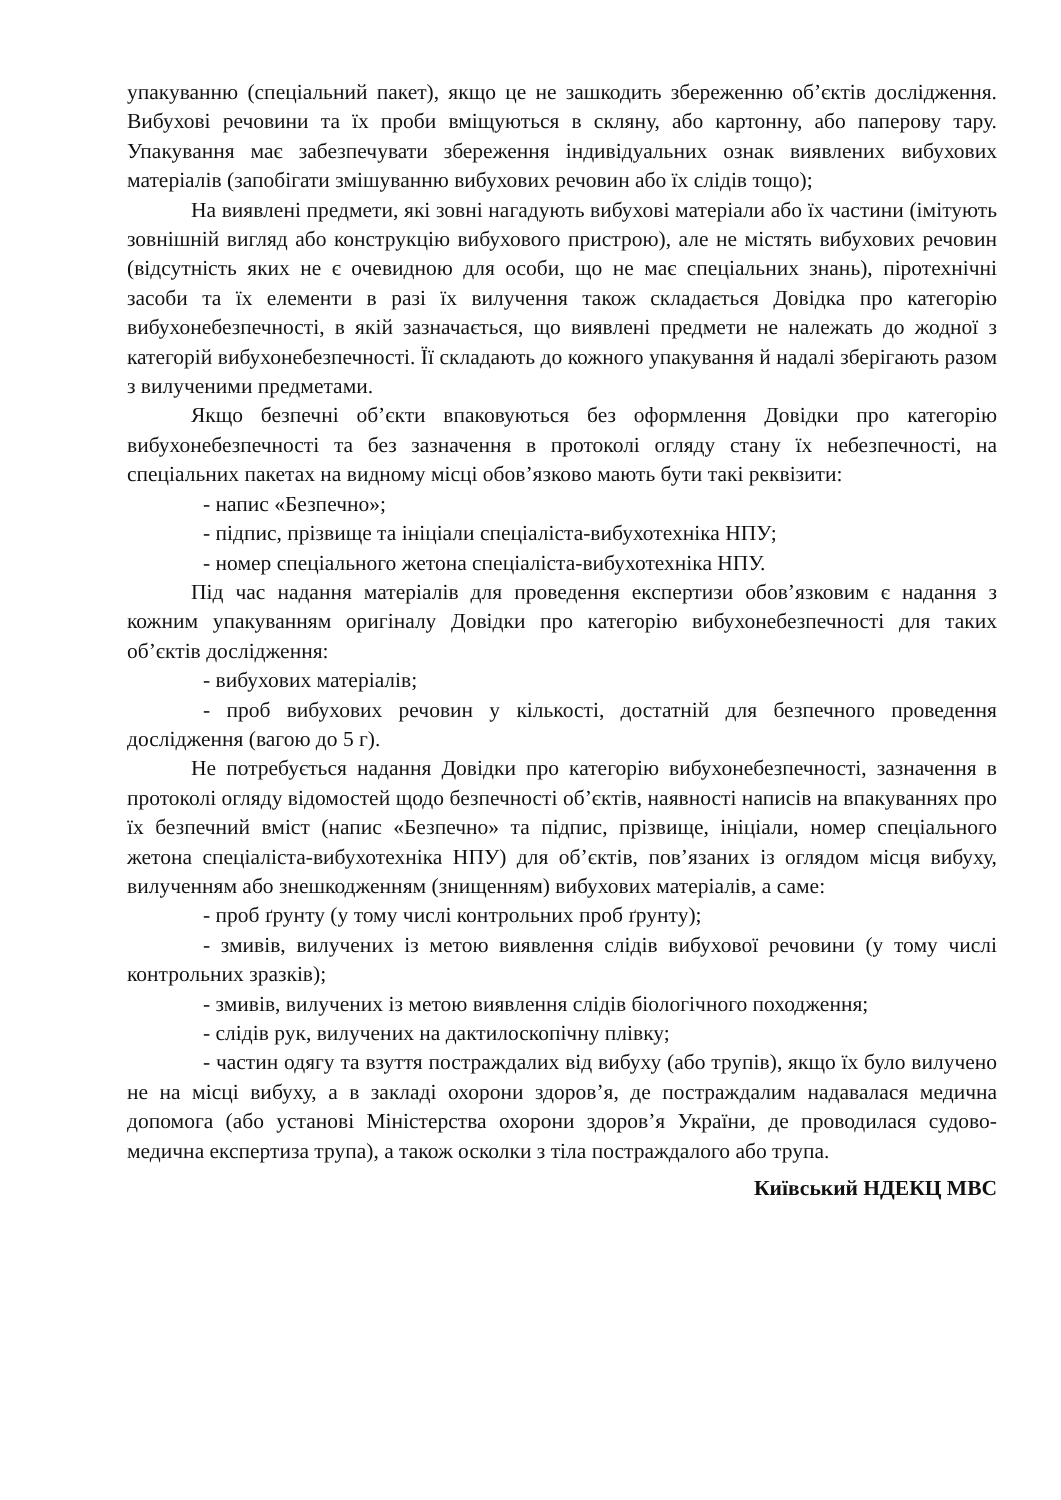упакуванню (спеціальний пакет), якщо це не зашкодить збереженню об’єктів дослідження. Вибухові речовини та їх проби вміщуються в скляну, або картонну, або паперову тару. Упакування має забезпечувати збереження індивідуальних ознак виявлених вибухових матеріалів (запобігати змішуванню вибухових речовин або їх слідів тощо);
На виявлені предмети, які зовні нагадують вибухові матеріали або їх частини (імітують зовнішній вигляд або конструкцію вибухового пристрою), але не містять вибухових речовин (відсутність яких не є очевидною для особи, що не має спеціальних знань), піротехнічні засоби та їх елементи в разі їх вилучення також складається Довідка про категорію вибухонебезпечності, в якій зазначається, що виявлені предмети не належать до жодної з категорій вибухонебезпечності. Її складають до кожного упакування й надалі зберігають разом з вилученими предметами.
Якщо безпечні об’єкти впаковуються без оформлення Довідки про категорію вибухонебезпечності та без зазначення в протоколі огляду стану їх небезпечності, на спеціальних пакетах на видному місці обов’язково мають бути такі реквізити:
- напис «Безпечно»;
- підпис, прізвище та ініціали спеціаліста-вибухотехніка НПУ;
- номер спеціального жетона спеціаліста-вибухотехніка НПУ.
Під час надання матеріалів для проведення експертизи обов’язковим є надання з кожним упакуванням оригіналу Довідки про категорію вибухонебезпечності для таких об’єктів дослідження:
- вибухових матеріалів;
- проб вибухових речовин у кількості, достатній для безпечного проведення дослідження (вагою до 5 г).
Не потребується надання Довідки про категорію вибухонебезпечності, зазначення в протоколі огляду відомостей щодо безпечності об’єктів, наявності написів на впакуваннях про їх безпечний вміст (напис «Безпечно» та підпис, прізвище, ініціали, номер спеціального жетона спеціаліста-вибухотехніка НПУ) для об’єктів, пов’язаних із оглядом місця вибуху, вилученням або знешкодженням (знищенням) вибухових матеріалів, а саме:
- проб ґрунту (у тому числі контрольних проб ґрунту);
- змивів, вилучених із метою виявлення слідів вибухової речовини (у тому числі контрольних зразків);
- змивів, вилучених із метою виявлення слідів біологічного походження;
- слідів рук, вилучених на дактилоскопічну плівку;
- частин одягу та взуття постраждалих від вибуху (або трупів), якщо їх було вилучено не на місці вибуху, а в закладі охорони здоров’я, де постраждалим надавалася медична допомога (або установі Міністерства охорони здоров’я України, де проводилася судово-медична експертиза трупа), а також осколки з тіла постраждалого або трупа.
Київський НДЕКЦ МВС